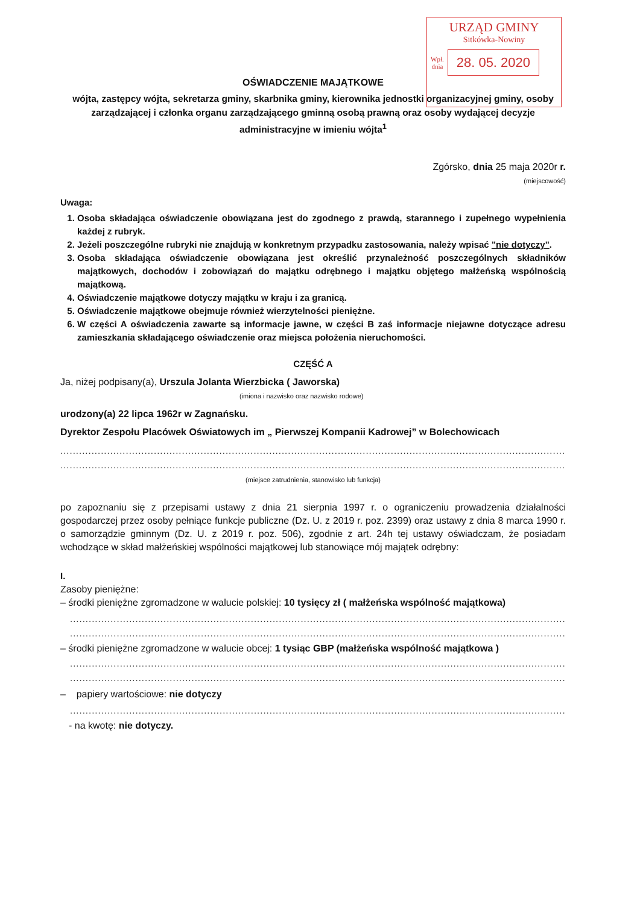URZĄD GMINY
Sitkówka-Nowiny
Wpł.
dnia
28. 05. 2020
OŚWIADCZENIE MAJĄTKOWE
wójta, zastępcy wójta, sekretarza gminy, skarbnika gminy, kierownika jednostki organizacyjnej gminy, osoby zarządzającej i członka organu zarządzającego gminną osobą prawną oraz osoby wydającej decyzje administracyjne w imieniu wójta<sup>1</sup>
Zgórsko, dnia 25 maja 2020r r.
(miejscowość)
Uwaga:
1. Osoba składająca oświadczenie obowiązana jest do zgodnego z prawdą, starannego i zupełnego wypełnienia każdej z rubryk.
2. Jeżeli poszczególne rubryki nie znajdują w konkretnym przypadku zastosowania, należy wpisać "nie dotyczy".
3. Osoba składająca oświadczenie obowiązana jest określić przynależność poszczególnych składników majątkowych, dochodów i zobowiązań do majątku odrębnego i majątku objętego małżeńską wspólnością majątkową.
4. Oświadczenie majątkowe dotyczy majątku w kraju i za granicą.
5. Oświadczenie majątkowe obejmuje również wierzytelności pieniężne.
6. W części A oświadczenia zawarte są informacje jawne, w części B zaś informacje niejawne dotyczące adresu zamieszkania składającego oświadczenie oraz miejsca położenia nieruchomości.
CZĘŚĆ A
Ja, niżej podpisany(a), Urszula Jolanta Wierzbicka ( Jaworska)
(imiona i nazwisko oraz nazwisko rodowe)
urodzony(a) 22 lipca 1962r w Zagnańsku.
Dyrektor Zespołu Placówek Oświatowych im „ Pierwszej Kompanii Kadrowej” w Bolechowicach
........................................................................................................................................................................
.......................................................................................................................................................................,
(miejsce zatrudnienia, stanowisko lub funkcja)
po zapoznaniu się z przepisami ustawy z dnia 21 sierpnia 1997 r. o ograniczeniu prowadzenia działalności gospodarczej przez osoby pełniące funkcje publiczne (Dz. U. z 2019 r. poz. 2399) oraz ustawy z dnia 8 marca 1990 r. o samorządzie gminnym (Dz. U. z 2019 r. poz. 506), zgodnie z art. 24h tej ustawy oświadczam, że posiadam wchodzące w skład małżeńskiej wspólności majątkowej lub stanowiące mój majątek odrębny:
I.
Zasoby pieniężne:
– środki pieniężne zgromadzone w walucie polskiej: 10 tysięcy zł ( małżeńska wspólność majątkowa)
...................................................................................................................................................................
...................................................................................................................................................................
– środki pieniężne zgromadzone w walucie obcej: 1 tysiąc GBP (małżeńska wspólność majątkowa )
...................................................................................................................................................................
...................................................................................................................................................................
– papiery wartościowe: nie dotyczy
...................................................................................................................................................................
- na kwotę: nie dotyczy.